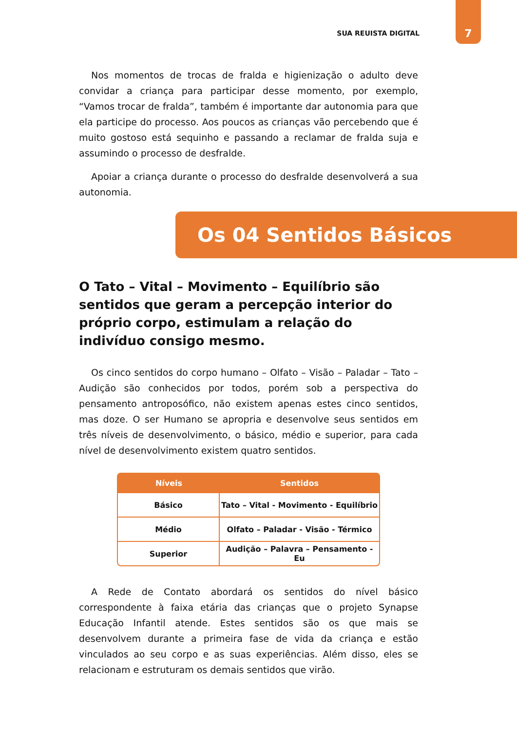SUA REUISTA DIGITAL 7
Nos momentos de trocas de fralda e higienização o adulto deve convidar a criança para participar desse momento, por exemplo, “Vamos trocar de fralda”, também é importante dar autonomia para que ela participe do processo. Aos poucos as crianças vão percebendo que é muito gostoso está sequinho e passando a reclamar de fralda suja e assumindo o processo de desfralde.
Apoiar a criança durante o processo do desfralde desenvolverá a sua autonomia.
Os 04 Sentidos Básicos
O Tato – Vital – Movimento – Equilíbrio são sentidos que geram a percepção interior do próprio corpo, estimulam a relação do indivíduo consigo mesmo.
Os cinco sentidos do corpo humano – Olfato – Visão – Paladar – Tato – Audição são conhecidos por todos, porém sob a perspectiva do pensamento antroposófico, não existem apenas estes cinco sentidos, mas doze. O ser Humano se apropria e desenvolve seus sentidos em três níveis de desenvolvimento, o básico, médio e superior, para cada nível de desenvolvimento existem quatro sentidos.
| Níveis | Sentidos |
| --- | --- |
| Básico | Tato – Vital - Movimento - Equilíbrio |
| Médio | Olfato – Paladar - Visão - Térmico |
| Superior | Audição – Palavra – Pensamento - Eu |
A Rede de Contato abordará os sentidos do nível básico correspondente à faixa etária das crianças que o projeto Synapse Educação Infantil atende. Estes sentidos são os que mais se desenvolvem durante a primeira fase de vida da criança e estão vinculados ao seu corpo e as suas experiências. Além disso, eles se relacionam e estruturam os demais sentidos que virão.